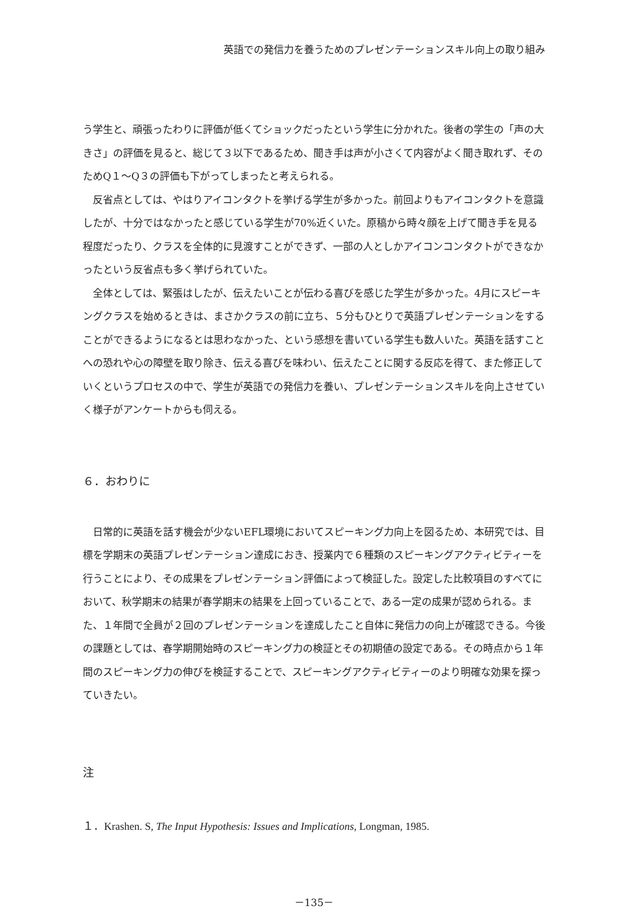英語での発信力を養うためのプレゼンテーションスキル向上の取り組み
う学生と、頑張ったわりに評価が低くてショックだったという学生に分かれた。後者の学生の「声の大きさ」の評価を見ると、総じて３以下であるため、聞き手は声が小さくて内容がよく聞き取れず、そのためQ１～Q３の評価も下がってしまったと考えられる。
反省点としては、やはりアイコンタクトを挙げる学生が多かった。前回よりもアイコンタクトを意識したが、十分ではなかったと感じている学生が70%近くいた。原稿から時々顔を上げて聞き手を見る程度だったり、クラスを全体的に見渡すことができず、一部の人としかアイコンコンタクトができなかったという反省点も多く挙げられていた。
全体としては、緊張はしたが、伝えたいことが伝わる喜びを感じた学生が多かった。4月にスピーキングクラスを始めるときは、まさかクラスの前に立ち、５分もひとりで英語プレゼンテーションをすることができるようになるとは思わなかった、という感想を書いている学生も数人いた。英語を話すことへの恐れや心の障壁を取り除き、伝える喜びを味わい、伝えたことに関する反応を得て、また修正していくというプロセスの中で、学生が英語での発信力を養い、プレゼンテーションスキルを向上させていく様子がアンケートからも伺える。
６．おわりに
日常的に英語を話す機会が少ないEFL環境においてスピーキング力向上を図るため、本研究では、目標を学期末の英語プレゼンテーション達成におき、授業内で６種類のスピーキングアクティビティーを行うことにより、その成果をプレゼンテーション評価によって検証した。設定した比較項目のすべてにおいて、秋学期末の結果が春学期末の結果を上回っていることで、ある一定の成果が認められる。また、１年間で全員が２回のプレゼンテーションを達成したこと自体に発信力の向上が確認できる。今後の課題としては、春学期開始時のスピーキング力の検証とその初期値の設定である。その時点から１年間のスピーキング力の伸びを検証することで、スピーキングアクティビティーのより明確な効果を探っていきたい。
注
１．Krashen. S, The Input Hypothesis: Issues and Implications, Longman, 1985.
－135－